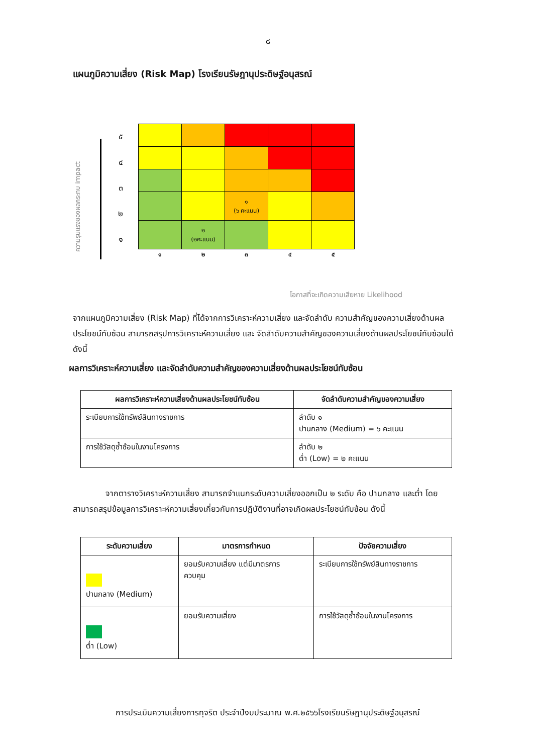๘
แผนภูมิความเสี่ยง (Risk Map) โรงเรียนรัษฎานุประดิษฐ์อนุสรณ์
ความรุนแรงของผลกระทบ impact
๕๔๓๒๑
| | | ๑ (๖ คะแนน) | | |
| | ๒ (๒คะแนน) | | | |
| ๑ | ๒ | ๓ | ๔ | ๕ |
โอกาสที่จะเกิดความเสียหาย Likelihood
จากแผนภูมิความเสี่ยง (Risk Map) ที่ได้จากการวิเคราะห์ความเสี่ยง และจัดลำดับ ความสำคัญของความเสี่ยงด้านผลประโยชน์ทับซ้อน สามารถสรุปการวิเคราะห์ความเสี่ยง และ จัดลำดับความสำคัญของความเสี่ยงด้านผลประโยชน์ทับซ้อนได้ ดังนี้
ผลการวิเคราะห์ความเสี่ยง และจัดลำดับความสำคัญของความเสี่ยงด้านผลประโยชน์ทับซ้อน
| ผลการวิเคราะห์ความเสี่ยงด้านผลประโยชน์ทับซ้อน | จัดลำดับความสำคัญของความเสี่ยง |
| --- | --- |
| ระเบียบการใช้ทรัพย์สินทางราชการ | ลำดับ ๑ ปานกลาง (Medium) = ๖ คะแนน |
| การใช้วัสดุซ้ำซ้อนในงานโครงการ | ลำดับ ๒ ต่ำ (Low) = ๒ คะแนน |
จากตารางวิเคราะห์ความเสี่ยง สามารถจำแนกระดับความเสี่ยงออกเป็น ๒ ระดับ คือ ปานกลาง และต่ำ โดยสามารถสรุปข้อมูลการวิเคราะห์ความเสี่ยงเกี่ยวกับการปฏิบัติงานที่อาจเกิดผลประโยชน์ทับซ้อน ดังนี้
| ระดับความเสี่ยง | มาตรการกำหนด | ปัจจัยความเสี่ยง |
| --- | --- | --- |
| ปานกลาง (Medium) | ยอมรับความเสี่ยง แต่มีมาตรการ ควบคุม | ระเบียบการใช้ทรัพย์สินทางราชการ |
| ต่ำ (Low) | ยอมรับความเสี่ยง | การใช้วัสดุซ้ำซ้อนในงานโครงการ |
การประเมินความเสี่ยงการทุจริต ประจำปีงบประมาณ พ.ศ.๒๕๖๖โรงเรียนรัษฎานุประดิษฐ์อนุสรณ์